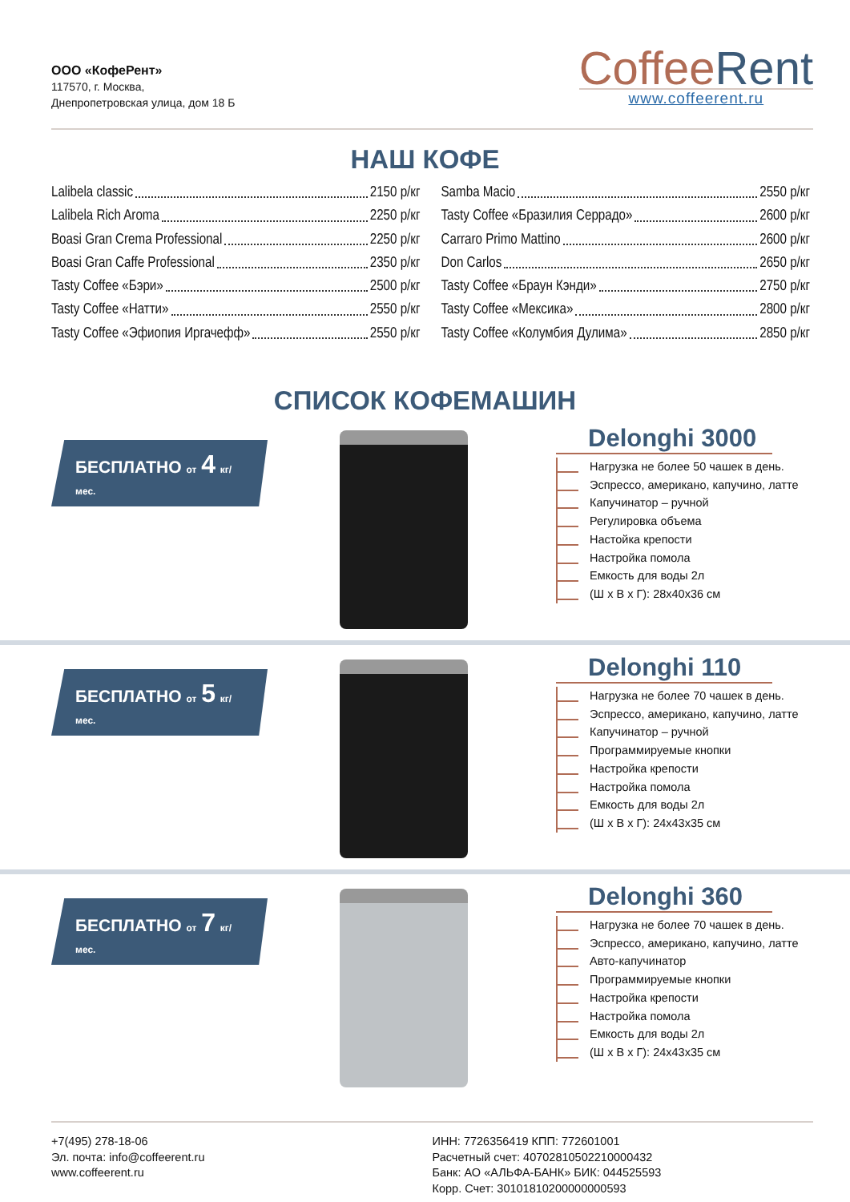ООО «КофеРент»
117570, г. Москва,
Днепропетровская улица, дом 18 Б
CoffeeRent
www.coffeerent.ru
НАШ КОФЕ
Lalibela classic 2150 р/кг
Lalibela Rich Aroma 2250 р/кг
Boasi Gran Crema Professional 2250 р/кг
Boasi Gran Caffe Professional 2350 р/кг
Tasty Coffee «Бэри» 2500 р/кг
Tasty Coffee «Натти» 2550 р/кг
Tasty Coffee «Эфиопия Иргачефф» 2550 р/кг
Samba Macio 2550 р/кг
Tasty Coffee «Бразилия Серрадо» 2600 р/кг
Carraro Primo Mattino 2600 р/кг
Don Carlos 2650 р/кг
Tasty Coffee «Браун Кэнди» 2750 р/кг
Tasty Coffee «Мексика» 2800 р/кг
Tasty Coffee «Колумбия Дулима» 2850 р/кг
СПИСОК КОФЕМАШИН
БЕСПЛАТНО от 4 кг/ мес.
Delonghi 3000
Нагрузка не более 50 чашек в день.
Эспрессо, американо, капучино, латте
Капучинатор – ручной
Регулировка объема
Настойка крепости
Настройка помола
Емкость для воды 2л
(Ш х В х Г): 28х40х36 см
БЕСПЛАТНО от 5 кг/ мес.
Delonghi 110
Нагрузка не более 70 чашек в день.
Эспрессо, американо, капучино, латте
Капучинатор – ручной
Программируемые кнопки
Настройка крепости
Настройка помола
Емкость для воды 2л
(Ш х В х Г): 24х43х35 см
БЕСПЛАТНО от 7 кг/ мес.
Delonghi 360
Нагрузка не более 70 чашек в день.
Эспрессо, американо, капучино, латте
Авто-капучинатор
Программируемые кнопки
Настройка крепости
Настройка помола
Емкость для воды 2л
(Ш х В х Г): 24х43х35 см
+7(495) 278-18-06
Эл. почта: info@coffeerent.ru
www.coffeerent.ru
ИНН: 7726356419 КПП: 772601001
Расчетный счет: 40702810502210000432
Банк: АО «АЛЬФА-БАНК» БИК: 044525593
Корр. Счет: 30101810200000000593